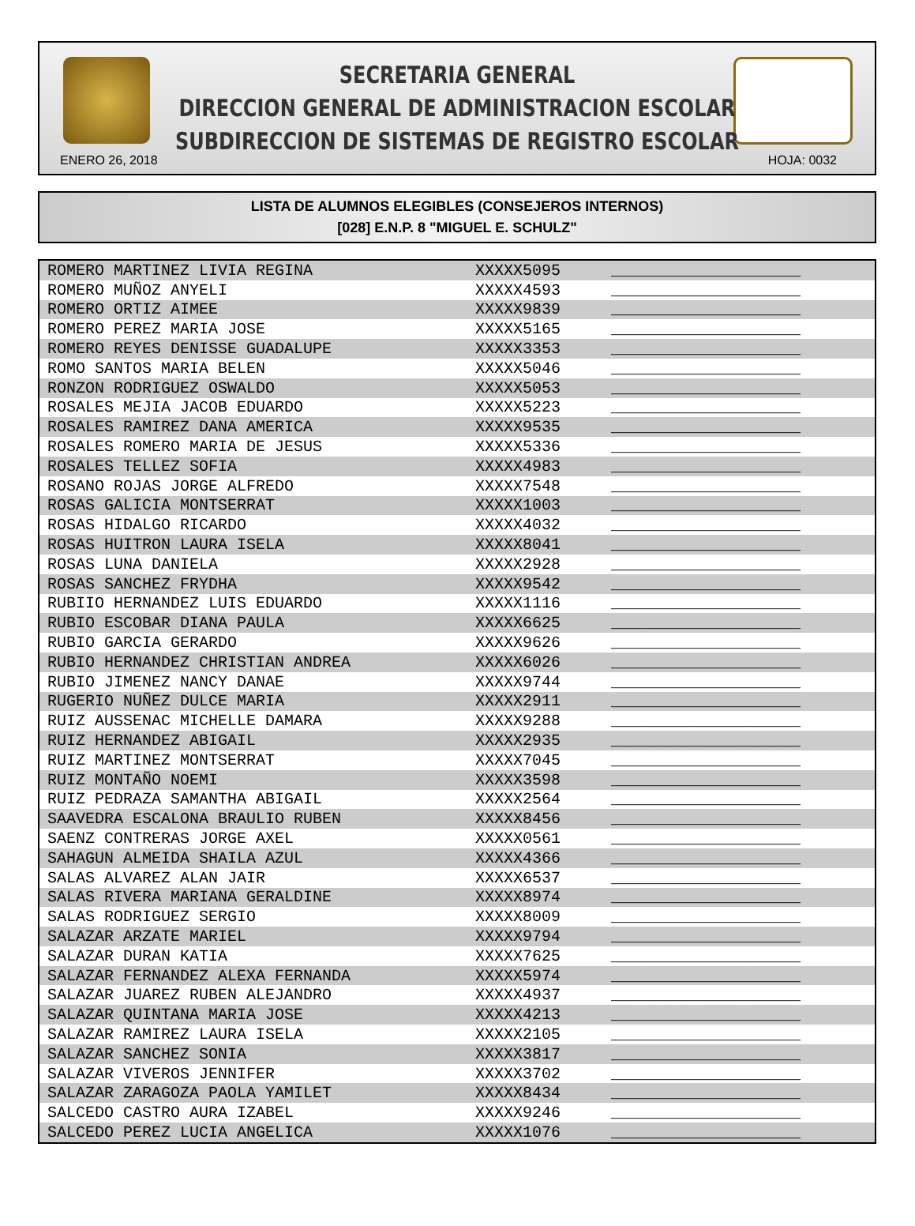SECRETARIA GENERAL
DIRECCION GENERAL DE ADMINISTRACION ESCOLAR
SUBDIRECCION DE SISTEMAS DE REGISTRO ESCOLAR
ENERO 26, 2018 HOJA: 0032
LISTA DE ALUMNOS ELEGIBLES (CONSEJEROS INTERNOS)
[028] E.N.P. 8 "MIGUEL E. SCHULZ"
| ROMERO MARTINEZ LIVIA REGINA | XXXXX5095 | ____________________ |
| ROMERO MUÑOZ ANYELI | XXXXX4593 | ____________________ |
| ROMERO ORTIZ AIMEE | XXXXX9839 | ____________________ |
| ROMERO PEREZ MARIA JOSE | XXXXX5165 | ____________________ |
| ROMERO REYES DENISSE GUADALUPE | XXXXX3353 | ____________________ |
| ROMO SANTOS MARIA BELEN | XXXXX5046 | ____________________ |
| RONZON RODRIGUEZ OSWALDO | XXXXX5053 | ____________________ |
| ROSALES MEJIA JACOB EDUARDO | XXXXX5223 | ____________________ |
| ROSALES RAMIREZ DANA AMERICA | XXXXX9535 | ____________________ |
| ROSALES ROMERO MARIA DE JESUS | XXXXX5336 | ____________________ |
| ROSALES TELLEZ SOFIA | XXXXX4983 | ____________________ |
| ROSANO ROJAS JORGE ALFREDO | XXXXX7548 | ____________________ |
| ROSAS GALICIA MONTSERRAT | XXXXX1003 | ____________________ |
| ROSAS HIDALGO RICARDO | XXXXX4032 | ____________________ |
| ROSAS HUITRON LAURA ISELA | XXXXX8041 | ____________________ |
| ROSAS LUNA DANIELA | XXXXX2928 | ____________________ |
| ROSAS SANCHEZ FRYDHA | XXXXX9542 | ____________________ |
| RUBIIO HERNANDEZ LUIS EDUARDO | XXXXX1116 | ____________________ |
| RUBIO ESCOBAR DIANA PAULA | XXXXX6625 | ____________________ |
| RUBIO GARCIA GERARDO | XXXXX9626 | ____________________ |
| RUBIO HERNANDEZ CHRISTIAN ANDREA | XXXXX6026 | ____________________ |
| RUBIO JIMENEZ NANCY DANAE | XXXXX9744 | ____________________ |
| RUGERIO NUÑEZ DULCE MARIA | XXXXX2911 | ____________________ |
| RUIZ AUSSENAC MICHELLE DAMARA | XXXXX9288 | ____________________ |
| RUIZ HERNANDEZ ABIGAIL | XXXXX2935 | ____________________ |
| RUIZ MARTINEZ MONTSERRAT | XXXXX7045 | ____________________ |
| RUIZ MONTAÑO NOEMI | XXXXX3598 | ____________________ |
| RUIZ PEDRAZA SAMANTHA ABIGAIL | XXXXX2564 | ____________________ |
| SAAVEDRA ESCALONA BRAULIO RUBEN | XXXXX8456 | ____________________ |
| SAENZ CONTRERAS JORGE AXEL | XXXXX0561 | ____________________ |
| SAHAGUN ALMEIDA SHAILA AZUL | XXXXX4366 | ____________________ |
| SALAS ALVAREZ ALAN JAIR | XXXXX6537 | ____________________ |
| SALAS RIVERA MARIANA GERALDINE | XXXXX8974 | ____________________ |
| SALAS RODRIGUEZ SERGIO | XXXXX8009 | ____________________ |
| SALAZAR ARZATE MARIEL | XXXXX9794 | ____________________ |
| SALAZAR DURAN KATIA | XXXXX7625 | ____________________ |
| SALAZAR FERNANDEZ ALEXA FERNANDA | XXXXX5974 | ____________________ |
| SALAZAR JUAREZ RUBEN ALEJANDRO | XXXXX4937 | ____________________ |
| SALAZAR QUINTANA MARIA JOSE | XXXXX4213 | ____________________ |
| SALAZAR RAMIREZ LAURA ISELA | XXXXX2105 | ____________________ |
| SALAZAR SANCHEZ SONIA | XXXXX3817 | ____________________ |
| SALAZAR VIVEROS JENNIFER | XXXXX3702 | ____________________ |
| SALAZAR ZARAGOZA PAOLA YAMILET | XXXXX8434 | ____________________ |
| SALCEDO CASTRO AURA IZABEL | XXXXX9246 | ____________________ |
| SALCEDO PEREZ LUCIA ANGELICA | XXXXX1076 | ____________________ |